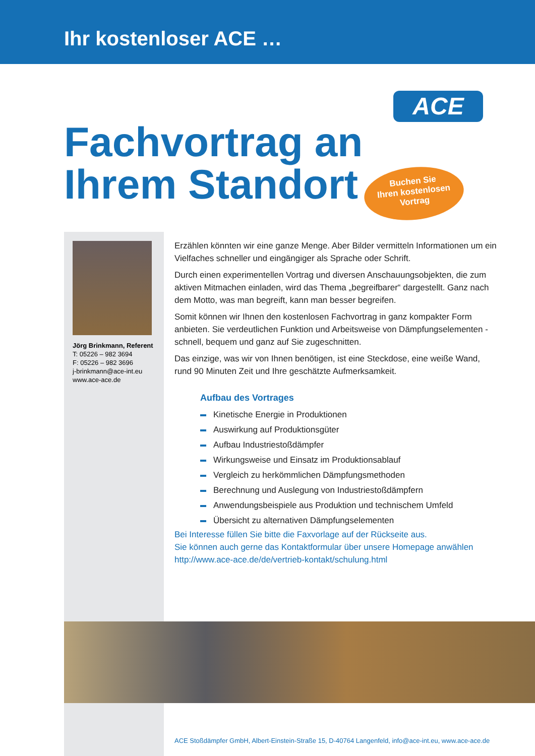Ihr kostenloser ACE …
ACE
Fachvortrag an
Ihrem Standort
Buchen Sie
Ihren kostenlosen
Vortrag
Jörg Brinkmann, Referent
T: 05226 – 982 3694
F: 05226 – 982 3696
j-brinkmann@ace-int.eu
www.ace-ace.de
Erzählen könnten wir eine ganze Menge. Aber Bilder vermitteln Informationen um ein Vielfaches schneller und eingängiger als Sprache oder Schrift.
Durch einen experimentellen Vortrag und diversen Anschauungsobjekten, die zum aktiven Mitmachen einladen, wird das Thema „begreifbarer“ dargestellt. Ganz nach dem Motto, was man begreift, kann man besser begreifen.
Somit können wir Ihnen den kostenlosen Fachvortrag in ganz kompakter Form anbieten. Sie verdeutlichen Funktion und Arbeitsweise von Dämpfungselementen - schnell, bequem und ganz auf Sie zugeschnitten.
Das einzige, was wir von Ihnen benötigen, ist eine Steckdose, eine weiße Wand, rund 90 Minuten Zeit und Ihre geschätzte Aufmerksamkeit.
Aufbau des Vortrages
Kinetische Energie in Produktionen
Auswirkung auf Produktionsgüter
Aufbau Industriestoßdämpfer
Wirkungsweise und Einsatz im Produktionsablauf
Vergleich zu herkömmlichen Dämpfungsmethoden
Berechnung und Auslegung von Industriestoßdämpfern
Anwendungsbeispiele aus Produktion und technischem Umfeld
Übersicht zu alternativen Dämpfungselementen
Bei Interesse füllen Sie bitte die Faxvorlage auf der Rückseite aus.
Sie können auch gerne das Kontaktformular über unsere Homepage anwählen
http://www.ace-ace.de/de/vertrieb-kontakt/schulung.html
ACE Stoßdämpfer GmbH, Albert-Einstein-Straße 15, D-40764 Langenfeld, info@ace-int.eu, www.ace-ace.de